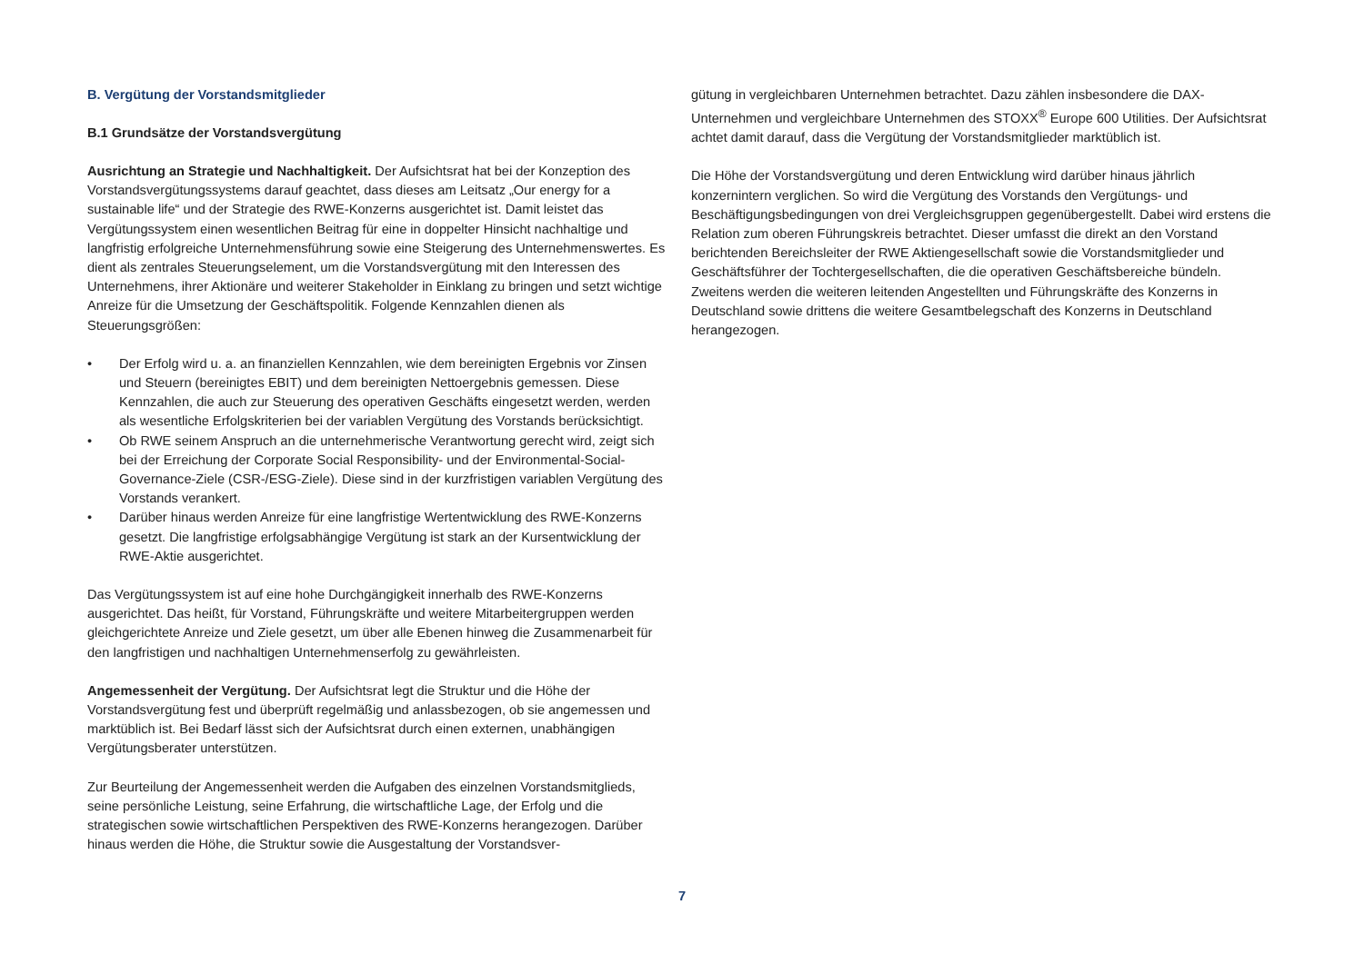B. Vergütung der Vorstandsmitglieder
B.1 Grundsätze der Vorstandsvergütung
Ausrichtung an Strategie und Nachhaltigkeit. Der Aufsichtsrat hat bei der Konzeption des Vorstandsvergütungssystems darauf geachtet, dass dieses am Leitsatz „Our energy for a sustainable life“ und der Strategie des RWE-Konzerns ausgerichtet ist. Damit leistet das Vergütungssystem einen wesentlichen Beitrag für eine in doppelter Hinsicht nachhaltige und langfristig erfolgreiche Unternehmensführung sowie eine Steigerung des Unternehmenswertes. Es dient als zentrales Steuerungselement, um die Vorstandsvergütung mit den Interessen des Unternehmens, ihrer Aktionäre und weiterer Stakeholder in Einklang zu bringen und setzt wichtige Anreize für die Umsetzung der Geschäftspolitik. Folgende Kennzahlen dienen als Steuerungsgrößen:
• Der Erfolg wird u. a. an finanziellen Kennzahlen, wie dem bereinigten Ergebnis vor Zinsen und Steuern (bereinigtes EBIT) und dem bereinigten Nettoergebnis gemessen. Diese Kennzahlen, die auch zur Steuerung des operativen Geschäfts eingesetzt werden, werden als wesentliche Erfolgskriterien bei der variablen Vergütung des Vorstands berücksichtigt.
• Ob RWE seinem Anspruch an die unternehmerische Verantwortung gerecht wird, zeigt sich bei der Erreichung der Corporate Social Responsibility- und der Environmental-Social-Governance-Ziele (CSR-/ESG-Ziele). Diese sind in der kurzfristigen variablen Vergütung des Vorstands verankert.
• Darüber hinaus werden Anreize für eine langfristige Wertentwicklung des RWE-Konzerns gesetzt. Die langfristige erfolgsabhängige Vergütung ist stark an der Kursentwicklung der RWE-Aktie ausgerichtet.
Das Vergütungssystem ist auf eine hohe Durchgängigkeit innerhalb des RWE-Konzerns ausgerichtet. Das heißt, für Vorstand, Führungskräfte und weitere Mitarbeitergruppen werden gleichgerichtete Anreize und Ziele gesetzt, um über alle Ebenen hinweg die Zusammenarbeit für den langfristigen und nachhaltigen Unternehmenserfolg zu gewährleisten.
Angemessenheit der Vergütung. Der Aufsichtsrat legt die Struktur und die Höhe der Vorstandsvergütung fest und überprüft regelmäßig und anlassbezogen, ob sie angemessen und marktüblich ist. Bei Bedarf lässt sich der Aufsichtsrat durch einen externen, unabhängigen Vergütungsberater unterstützen.
Zur Beurteilung der Angemessenheit werden die Aufgaben des einzelnen Vorstandsmitglieds, seine persönliche Leistung, seine Erfahrung, die wirtschaftliche Lage, der Erfolg und die strategischen sowie wirtschaftlichen Perspektiven des RWE-Konzerns herangezogen. Darüber hinaus werden die Höhe, die Struktur sowie die Ausgestaltung der Vorstandsver-
gütung in vergleichbaren Unternehmen betrachtet. Dazu zählen insbesondere die DAX-Unternehmen und vergleichbare Unternehmen des STOXX<sup>®</sup> Europe 600 Utilities. Der Aufsichtsrat achtet damit darauf, dass die Vergütung der Vorstandsmitglieder marktüblich ist.
Die Höhe der Vorstandsvergütung und deren Entwicklung wird darüber hinaus jährlich konzernintern verglichen. So wird die Vergütung des Vorstands den Vergütungs- und Beschäftigungsbedingungen von drei Vergleichsgruppen gegenübergestellt. Dabei wird erstens die Relation zum oberen Führungskreis betrachtet. Dieser umfasst die direkt an den Vorstand berichtenden Bereichsleiter der RWE Aktiengesellschaft sowie die Vorstandsmitglieder und Geschäftsführer der Tochtergesellschaften, die die operativen Geschäftsbereiche bündeln. Zweitens werden die weiteren leitenden Angestellten und Führungskräfte des Konzerns in Deutschland sowie drittens die weitere Gesamtbelegschaft des Konzerns in Deutschland herangezogen.
7